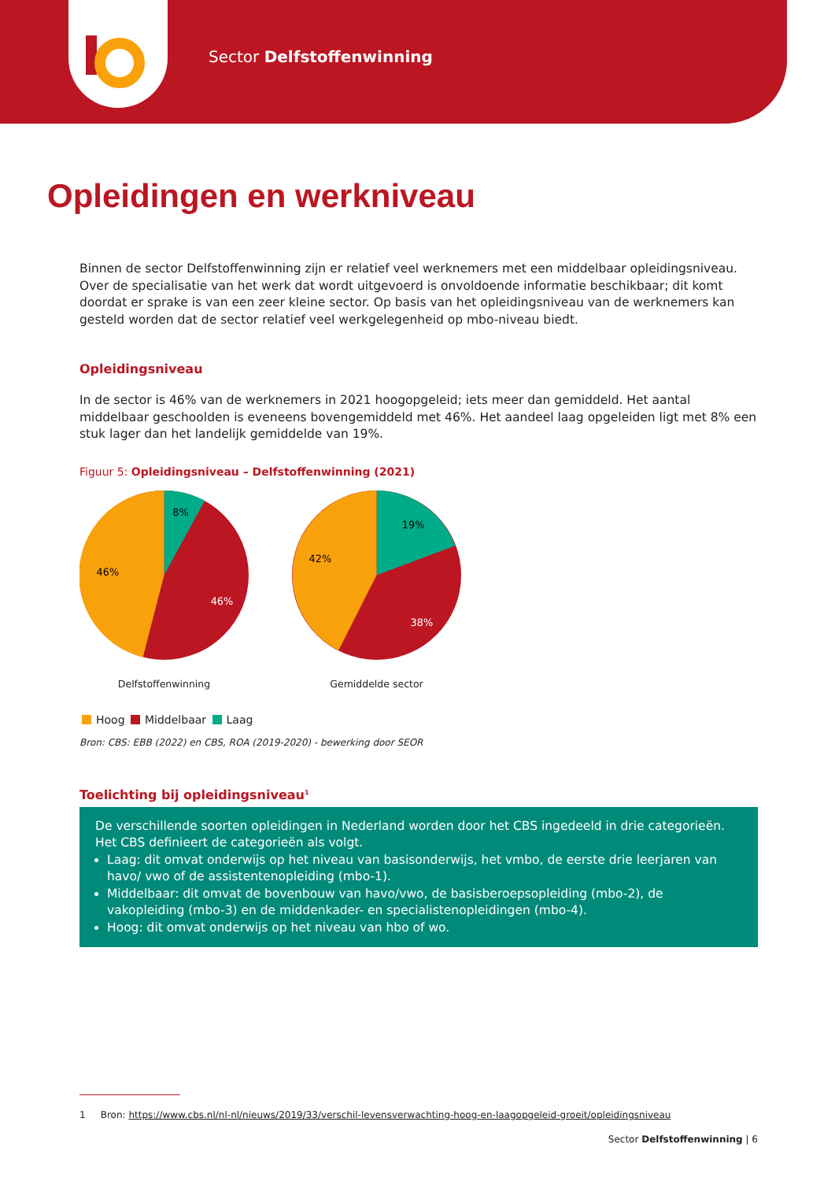Sector Delfstoffenwinning
Opleidingen en werkniveau
Binnen de sector Delfstoffenwinning zijn er relatief veel werknemers met een middelbaar opleidingsniveau. Over de specialisatie van het werk dat wordt uitgevoerd is onvoldoende informatie beschikbaar; dit komt doordat er sprake is van een zeer kleine sector. Op basis van het opleidingsniveau van de werknemers kan gesteld worden dat de sector relatief veel werkgelegenheid op mbo-niveau biedt.
Opleidingsniveau
In de sector is 46% van de werknemers in 2021 hoogopgeleid; iets meer dan gemiddeld. Het aantal middelbaar geschoolden is eveneens bovengemiddeld met 46%. Het aandeel laag opgeleiden ligt met 8% een stuk lager dan het landelijk gemiddelde van 19%.
Figuur 5: Opleidingsniveau – Delfstoffenwinning (2021)
8%
46%
46%
Delfstoffenwinning
19%
42%
38%
Gemiddelde sector
Hoog Middelbaar Laag
Bron: CBS: EBB (2022) en CBS, ROA (2019-2020) - bewerking door SEOR
Toelichting bij opleidingsniveau<sup>1</sup>
De verschillende soorten opleidingen in Nederland worden door het CBS ingedeeld in drie categorieën. Het CBS definieert de categorieën als volgt.
Laag: dit omvat onderwijs op het niveau van basisonderwijs, het vmbo, de eerste drie leerjaren van havo/ vwo of de assistentenopleiding (mbo-1).
Middelbaar: dit omvat de bovenbouw van havo/vwo, de basisberoepsopleiding (mbo-2), de vakopleiding (mbo-3) en de middenkader- en specialistenopleidingen (mbo-4).
Hoog: dit omvat onderwijs op het niveau van hbo of wo.
1 Bron: https://www.cbs.nl/nl-nl/nieuws/2019/33/verschil-levensverwachting-hoog-en-laagopgeleid-groeit/opleidingsniveau
Sector Delfstoffenwinning | 6